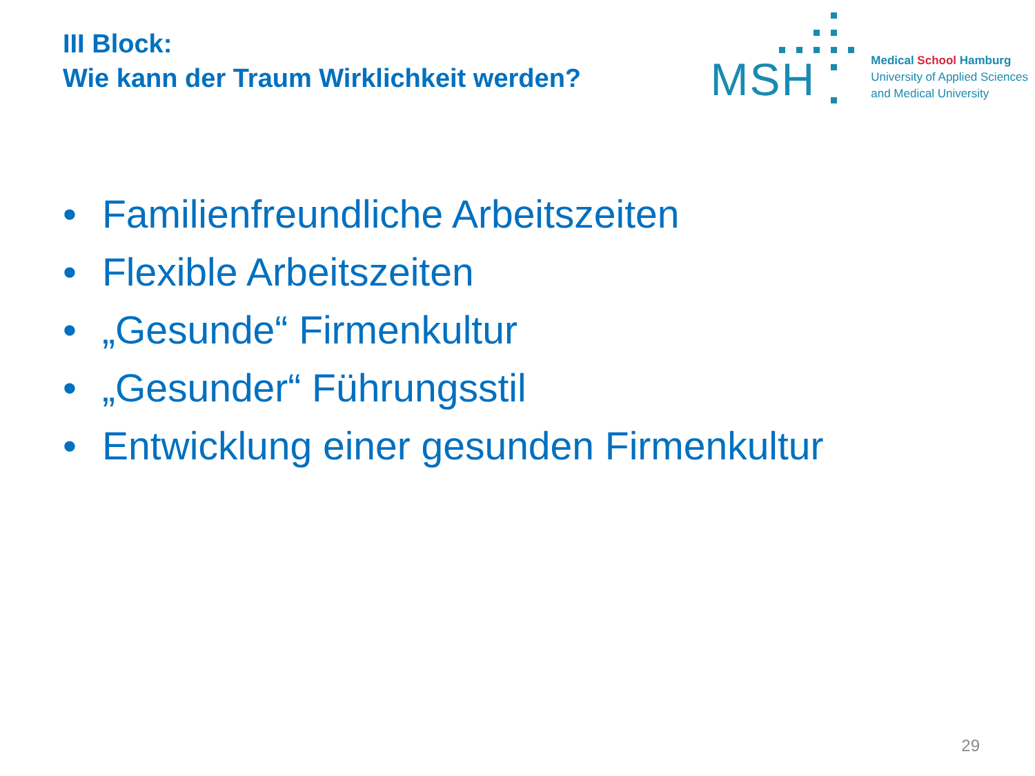III Block:
Wie kann der Traum Wirklichkeit werden?
MSH
Medical School Hamburg
University of Applied Sciences
and Medical University
• Familienfreundliche Arbeitszeiten
• Flexible Arbeitszeiten
• „Gesunde“ Firmenkultur
• „Gesunder“ Führungsstil
• Entwicklung einer gesunden Firmenkultur
29